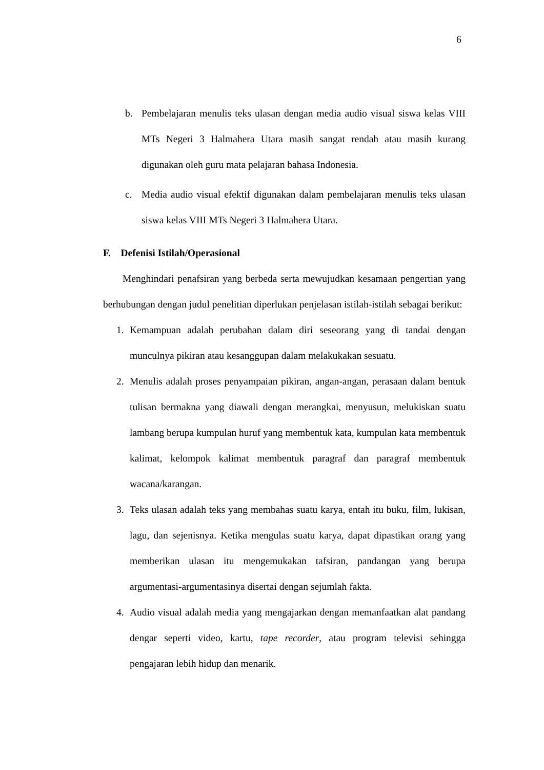6
b. Pembelajaran menulis teks ulasan dengan media audio visual siswa kelas VIII MTs Negeri 3 Halmahera Utara masih sangat rendah atau masih kurang digunakan oleh guru mata pelajaran bahasa Indonesia.
c. Media audio visual efektif digunakan dalam pembelajaran menulis teks ulasan siswa kelas VIII MTs Negeri 3 Halmahera Utara.
F. Defenisi Istilah/Operasional
Menghindari penafsiran yang berbeda serta mewujudkan kesamaan pengertian yang berhubungan dengan judul penelitian diperlukan penjelasan istilah-istilah sebagai berikut:
1. Kemampuan adalah perubahan dalam diri seseorang yang di tandai dengan munculnya pikiran atau kesanggupan dalam melakukakan sesuatu.
2. Menulis adalah proses penyampaian pikiran, angan-angan, perasaan dalam bentuk tulisan bermakna yang diawali dengan merangkai, menyusun, melukiskan suatu lambang berupa kumpulan huruf yang membentuk kata, kumpulan kata membentuk kalimat, kelompok kalimat membentuk paragraf dan paragraf membentuk wacana/karangan.
3. Teks ulasan adalah teks yang membahas suatu karya, entah itu buku, film, lukisan, lagu, dan sejenisnya. Ketika mengulas suatu karya, dapat dipastikan orang yang memberikan ulasan itu mengemukakan tafsiran, pandangan yang berupa argumentasi-argumentasinya disertai dengan sejumlah fakta.
4. Audio visual adalah media yang mengajarkan dengan memanfaatkan alat pandang dengar seperti video, kartu, tape recorder, atau program televisi sehingga pengajaran lebih hidup dan menarik.